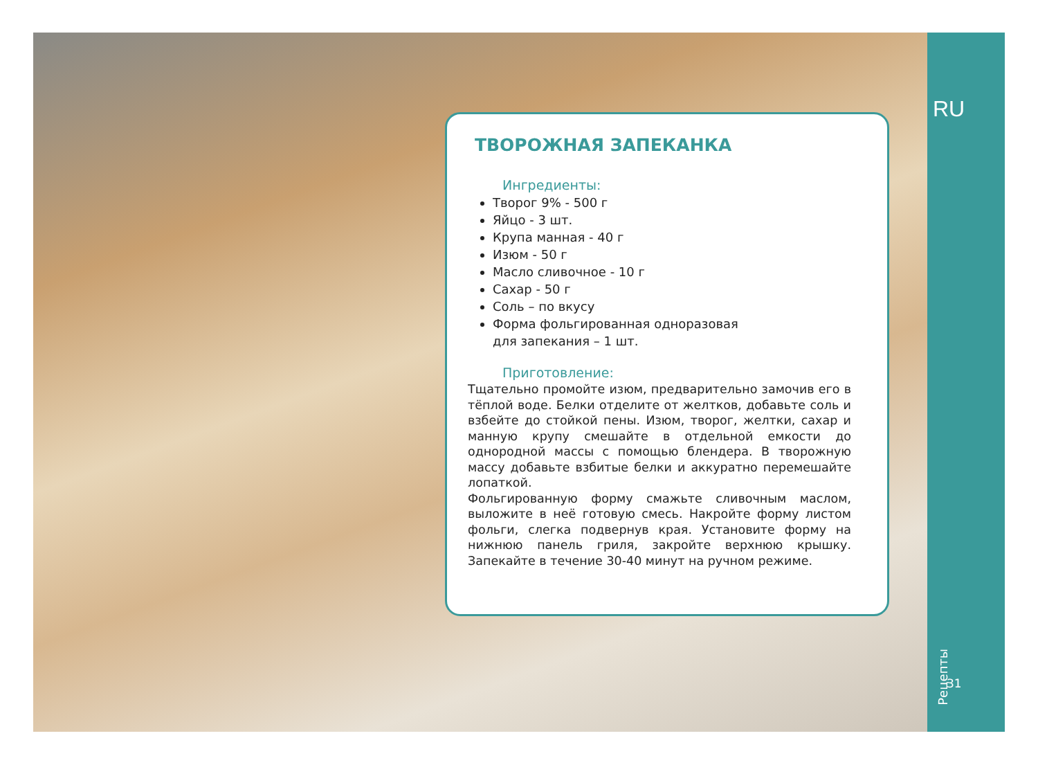ТВОРОЖНАЯ ЗАПЕКАНКА
Ингредиенты:
Творог 9% - 500 г
Яйцо - 3 шт.
Крупа манная - 40 г
Изюм - 50 г
Масло сливочное - 10 г
Сахар - 50 г
Соль – по вкусу
Форма фольгированная одноразовая
для запекания – 1 шт.
Приготовление:
Тщательно промойте изюм, предварительно замочив его в тёплой воде. Белки отделите от желтков, добавьте соль и взбейте до стойкой пены. Изюм, творог, желтки, сахар и манную крупу смешайте в отдельной емкости до однородной массы с помощью блендера. В творожную массу добавьте взбитые белки и аккуратно перемешайте лопаткой.
Фольгированную форму смажьте сливочным маслом, выложите в неё готовую смесь. Накройте форму листом фольги, слегка подвернув края. Установите форму на нижнюю панель гриля, закройте верхнюю крышку. Запекайте в течение 30-40 минут на ручном режиме.
RU
Рецепты
31